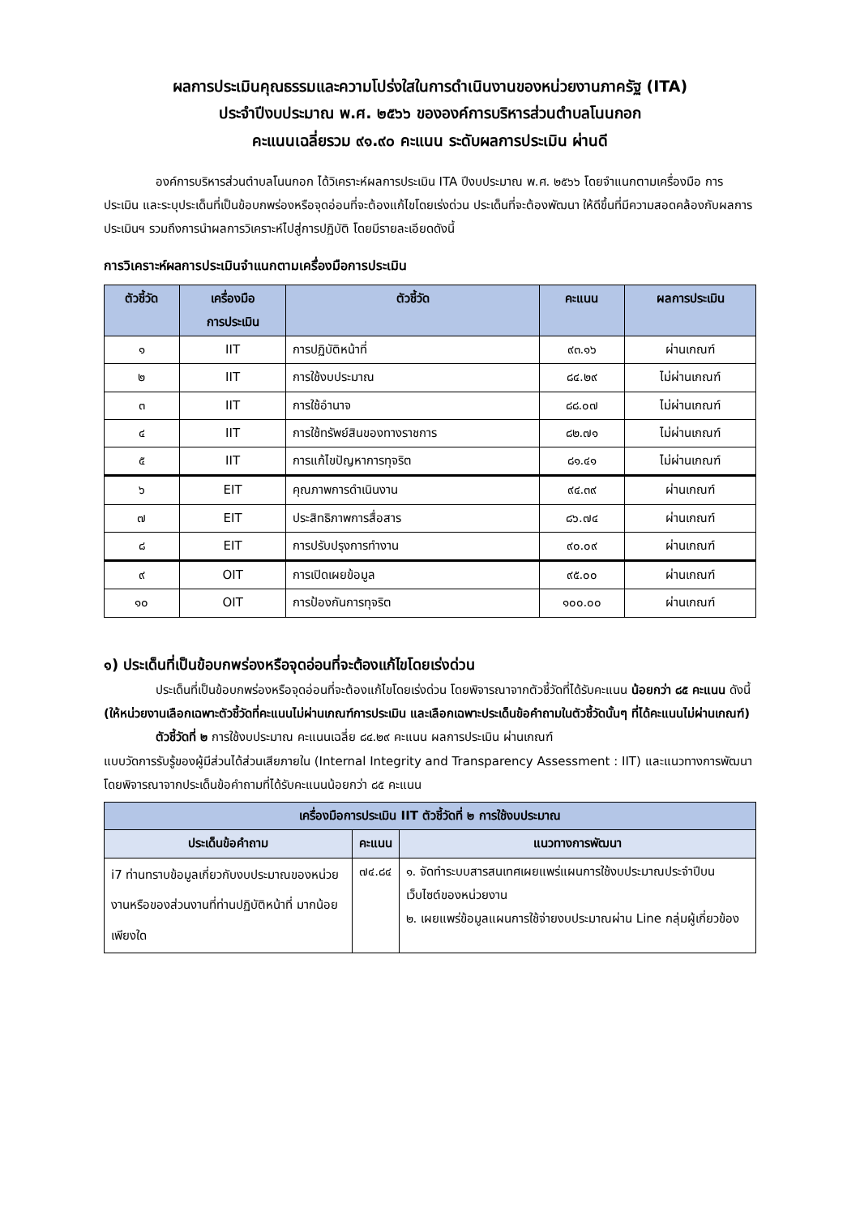ผลการประเมินคุณธรรมและความโปร่งใสในการดำเนินงานของหน่วยงานภาครัฐ (ITA)
ประจำปีงบประมาณ พ.ศ. ๒๕๖๖ ขององค์การบริหารส่วนตำบลโนนกอก
คะแนนเฉลี่ยรวม ๙๑.๙๐ คะแนน ระดับผลการประเมิน ผ่านดี
องค์การบริหารส่วนตำบลโนนกอก ได้วิเคราะห์ผลการประเมิน ITA ปีงบประมาณ พ.ศ. ๒๕๖๖ โดยจำแนกตามเครื่องมือ การประเมิน และระบุประเด็นที่เป็นข้อบกพร่องหรือจุดอ่อนที่จะต้องแก้ไขโดยเร่งด่วน ประเด็นที่จะต้องพัฒนา ให้ดีขึ้นที่มีความสอดคล้องกับผลการประเมินฯ รวมถึงการนำผลการวิเคราะห์ไปสู่การปฏิบัติ โดยมีรายละเอียดดังนี้
การวิเคราะห์ผลการประเมินจำแนกตามเครื่องมือการประเมิน
| ตัวชี้วัด | เครื่องมือ การประเมิน | ตัวชี้วัด | คะแนน | ผลการประเมิน |
| --- | --- | --- | --- | --- |
| ๑ | IIT | การปฏิบัติหน้าที่ | ๙๓.๑๖ | ผ่านเกณฑ์ |
| ๒ | IIT | การใช้งบประมาณ | ๘๔.๒๙ | ไม่ผ่านเกณฑ์ |
| ๓ | IIT | การใช้อำนาจ | ๘๘.๐๗ | ไม่ผ่านเกณฑ์ |
| ๔ | IIT | การใช้ทรัพย์สินของทางราชการ | ๘๒.๗๑ | ไม่ผ่านเกณฑ์ |
| ๕ | IIT | การแก้ไขปัญหาการทุจริต | ๘๑.๔๑ | ไม่ผ่านเกณฑ์ |
| ๖ | EIT | คุณภาพการดำเนินงาน | ๙๔.๓๙ | ผ่านเกณฑ์ |
| ๗ | EIT | ประสิทธิภาพการสื่อสาร | ๘๖.๗๔ | ผ่านเกณฑ์ |
| ๘ | EIT | การปรับปรุงการทำงาน | ๙๐.๐๙ | ผ่านเกณฑ์ |
| ๙ | OIT | การเปิดเผยข้อมูล | ๙๕.๐๐ | ผ่านเกณฑ์ |
| ๑๐ | OIT | การป้องกันการทุจริต | ๑๐๐.๐๐ | ผ่านเกณฑ์ |
๑) ประเด็นที่เป็นข้อบกพร่องหรือจุดอ่อนที่จะต้องแก้ไขโดยเร่งด่วน
ประเด็นที่เป็นข้อบกพร่องหรือจุดอ่อนที่จะต้องแก้ไขโดยเร่งด่วน โดยพิจารณาจากตัวชี้วัดที่ได้รับคะแนน น้อยกว่า ๘๕ คะแนน ดังนี้ (ให้หน่วยงานเลือกเฉพาะตัวชี้วัดที่คะแนนไม่ผ่านเกณฑ์การประเมิน และเลือกเฉพาะประเด็นข้อคำถามในตัวชี้วัดนั้นๆ ที่ได้คะแนนไม่ผ่านเกณฑ์)
ตัวชี้วัดที่ ๒ การใช้งบประมาณ คะแนนเฉลี่ย ๘๔.๒๙ คะแนน ผลการประเมิน ผ่านเกณฑ์
แบบวัดการรับรู้ของผู้มีส่วนได้ส่วนเสียภายใน (Internal Integrity and Transparency Assessment : IIT) และแนวทางการพัฒนาโดยพิจารณาจากประเด็นข้อคำถามที่ได้รับคะแนนน้อยกว่า ๘๕ คะแนน
| เครื่องมือการประเมิน IIT ตัวชี้วัดที่ ๒ การใช้งบประมาณ | | |
| --- | --- | --- |
| ประเด็นข้อคำถาม | คะแนน | แนวทางการพัฒนา |
| i7 ท่านทราบข้อมูลเกี่ยวกับงบประมาณของหน่วยงานหรือของส่วนงานที่ท่านปฏิบัติหน้าที่ มากน้อยเพียงใด | ๗๔.๘๔ | ๑. จัดทำระบบสารสนเทศเผยแพร่แผนการใช้งบประมาณประจำปีบนเว็บไซต์ของหน่วยงาน ๒. เผยแพร่ข้อมูลแผนการใช้จ่ายงบประมาณผ่าน Line กลุ่มผู้เกี่ยวข้อง |